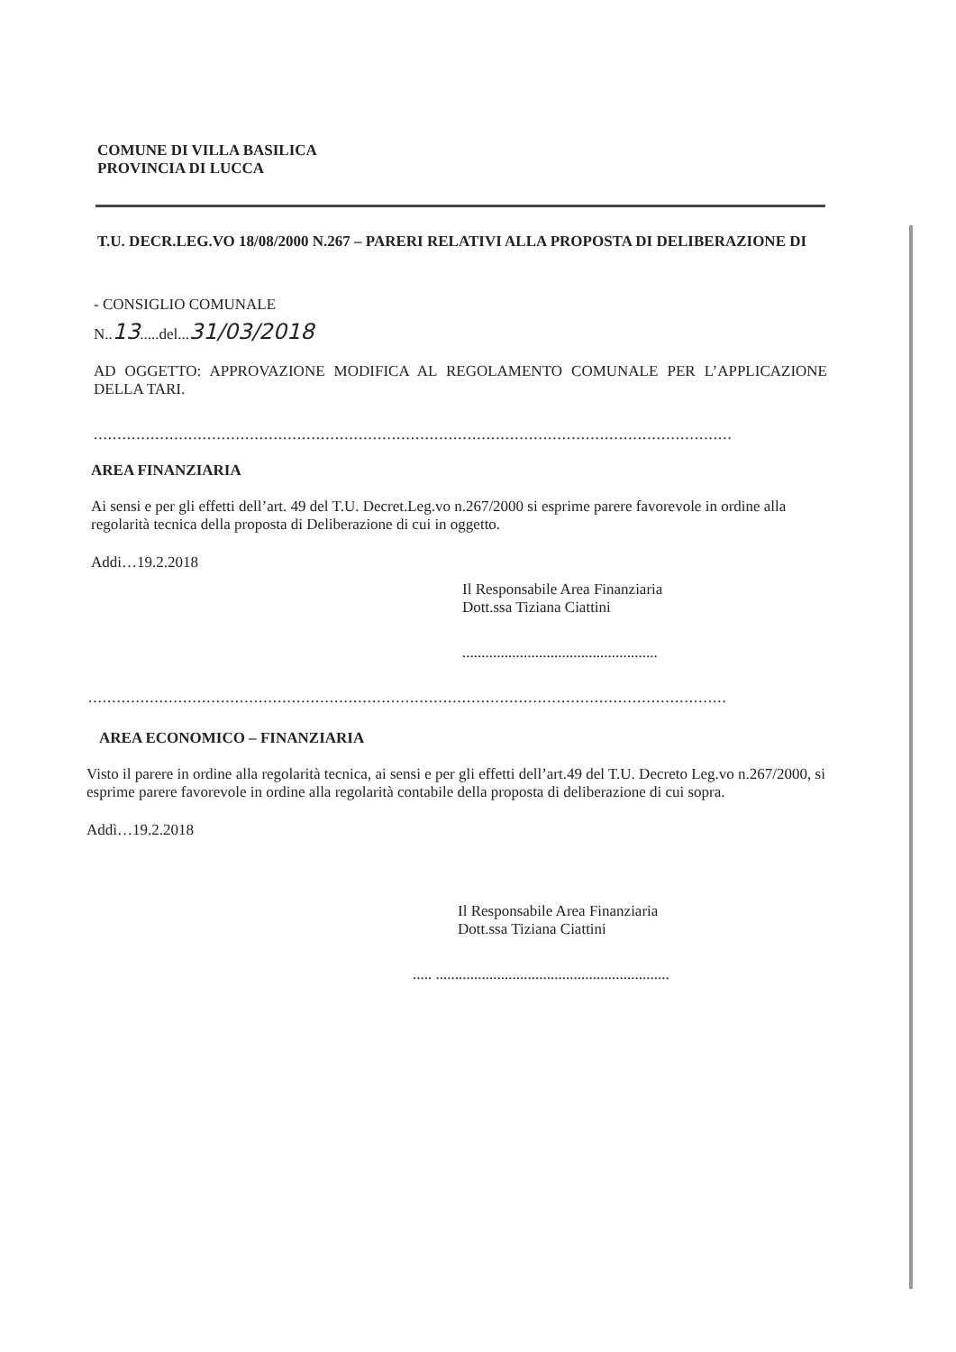COMUNE DI VILLA BASILICA
PROVINCIA DI LUCCA
T.U. DECR.LEG.VO 18/08/2000 N.267 – PARERI RELATIVI ALLA PROPOSTA DI DELIBERAZIONE DI
- CONSIGLIO COMUNALE
N..13.....del...31/03/2018
AD OGGETTO: APPROVAZIONE MODIFICA AL REGOLAMENTO COMUNALE PER L’APPLICAZIONE DELLA TARI.
.......................................................................................................................................
AREA FINANZIARIA
Ai sensi e per gli effetti dell’art. 49 del T.U. Decret.Leg.vo n.267/2000 si esprime parere favorevole in ordine alla regolarità tecnica della proposta di Deliberazione di cui in oggetto.
Addi…19.2.2018
Il Responsabile Area Finanziaria
Dott.ssa Tiziana Ciattini
...................................................
.......................................................................................................................................
AREA ECONOMICO – FINANZIARIA
Visto il parere in ordine alla regolarità tecnica, ai sensi e per gli effetti dell’art.49 del T.U. Decreto Leg.vo n.267/2000, si esprime parere favorevole in ordine alla regolarità contabile della proposta di deliberazione di cui sopra.
Addì…19.2.2018
Il Responsabile Area Finanziaria
Dott.ssa Tiziana Ciattini
..... .............................................................